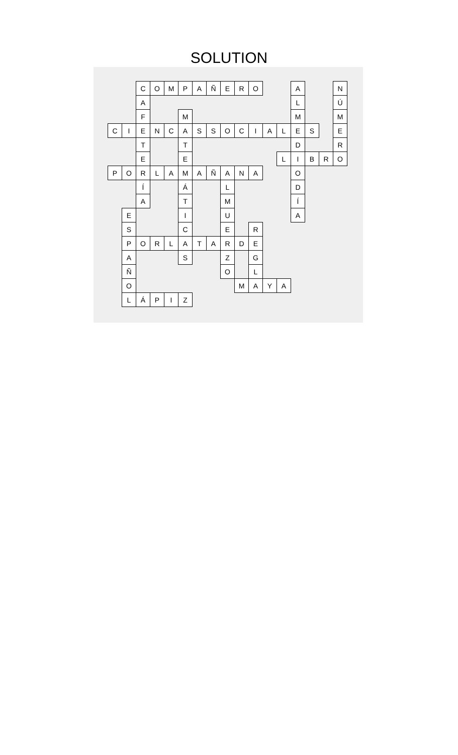SOLUTION
| | | C | O | M | P | A | Ñ | E | R | O | | | A | | | N |
| | | A | | | | | | | | | | | L | | | Ú |
| | | F | | | M | | | | | | | | M | | | M |
| C | I | E | N | C | A | S | S | O | C | I | A | L | E | S | | E |
| | | T | | | T | | | | | | | | D | | | R |
| | | E | | | E | | | | | | | L | I | B | R | O |
| P | O | R | L | A | M | A | Ñ | A | N | A | | | O | | | |
| | | Í | | | Á | | | L | | | | | D | | | |
| | | A | | | T | | | M | | | | | Í | | | |
| | E | | | | I | | | U | | | | | A | | | |
| | S | | | | C | | | E | | R | | | | | | |
| | P | O | R | L | A | T | A | R | D | E | | | | | | |
| | A | | | | S | | | Z | | G | | | | | | |
| | Ñ | | | | | | | O | | L | | | | | | |
| | O | | | | | | | | M | A | Y | A | | | | |
| | L | Á | P | I | Z | | | | | | | | | | | |